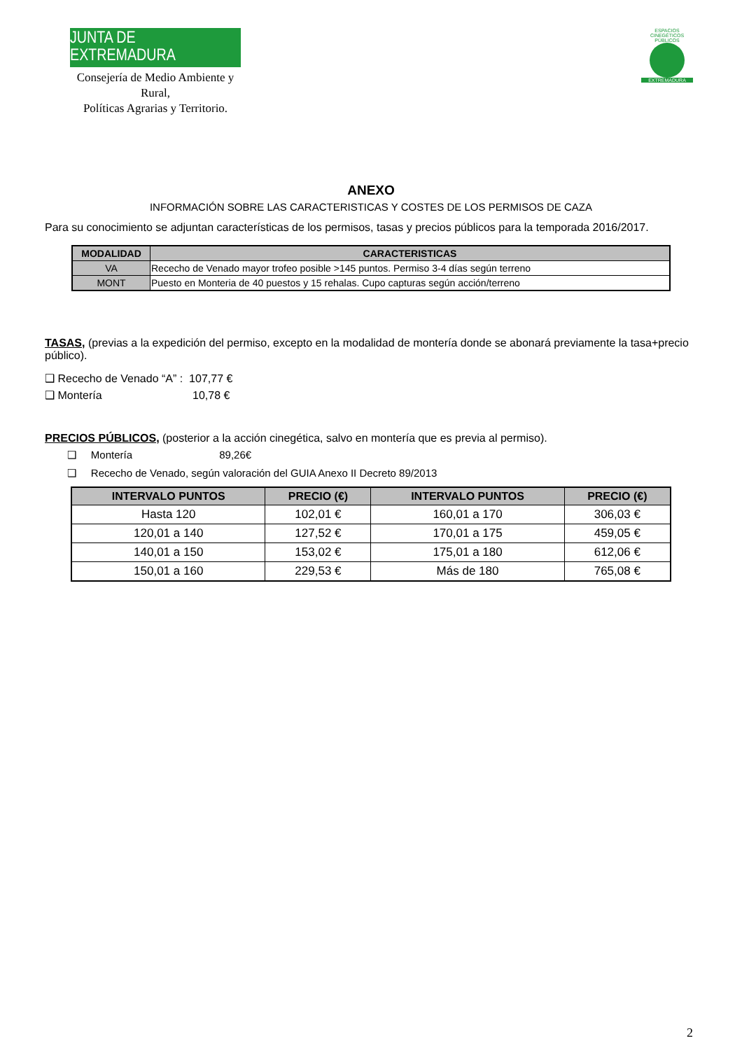JUNTA DE EXTREMADURA
Consejería de Medio Ambiente y Rural,
Políticas Agrarias y Territorio.
ESPACIOS CINEGÉTICOS PÚBLICOS
EXTREMADURA
ANEXO
INFORMACIÓN SOBRE LAS CARACTERISTICAS Y COSTES DE LOS PERMISOS DE CAZA
Para su conocimiento se adjuntan características de los permisos, tasas y precios públicos para la temporada 2016/2017.
| MODALIDAD | CARACTERISTICAS |
| --- | --- |
| VA | Rececho de Venado mayor trofeo posible >145 puntos. Permiso 3-4 días según terreno |
| MONT | Puesto en Monteria de 40 puestos y 15 rehalas. Cupo capturas según acción/terreno |
TASAS, (previas a la expedición del permiso, excepto en la modalidad de montería donde se abonará previamente la tasa+precio público).
❑ Rececho de Venado “A” : 107,77 €
❑ Montería 10,78 €
PRECIOS PÚBLICOS, (posterior a la acción cinegética, salvo en montería que es previa al permiso).
❑ Montería 89,26€
❑ Rececho de Venado, según valoración del GUIA Anexo II Decreto 89/2013
| INTERVALO PUNTOS | PRECIO (€) | INTERVALO PUNTOS | PRECIO (€) |
| --- | --- | --- | --- |
| Hasta 120 | 102,01 € | 160,01 a 170 | 306,03 € |
| 120,01 a 140 | 127,52 € | 170,01 a 175 | 459,05 € |
| 140,01 a 150 | 153,02 € | 175,01 a 180 | 612,06 € |
| 150,01 a 160 | 229,53 € | Más de 180 | 765,08 € |
2